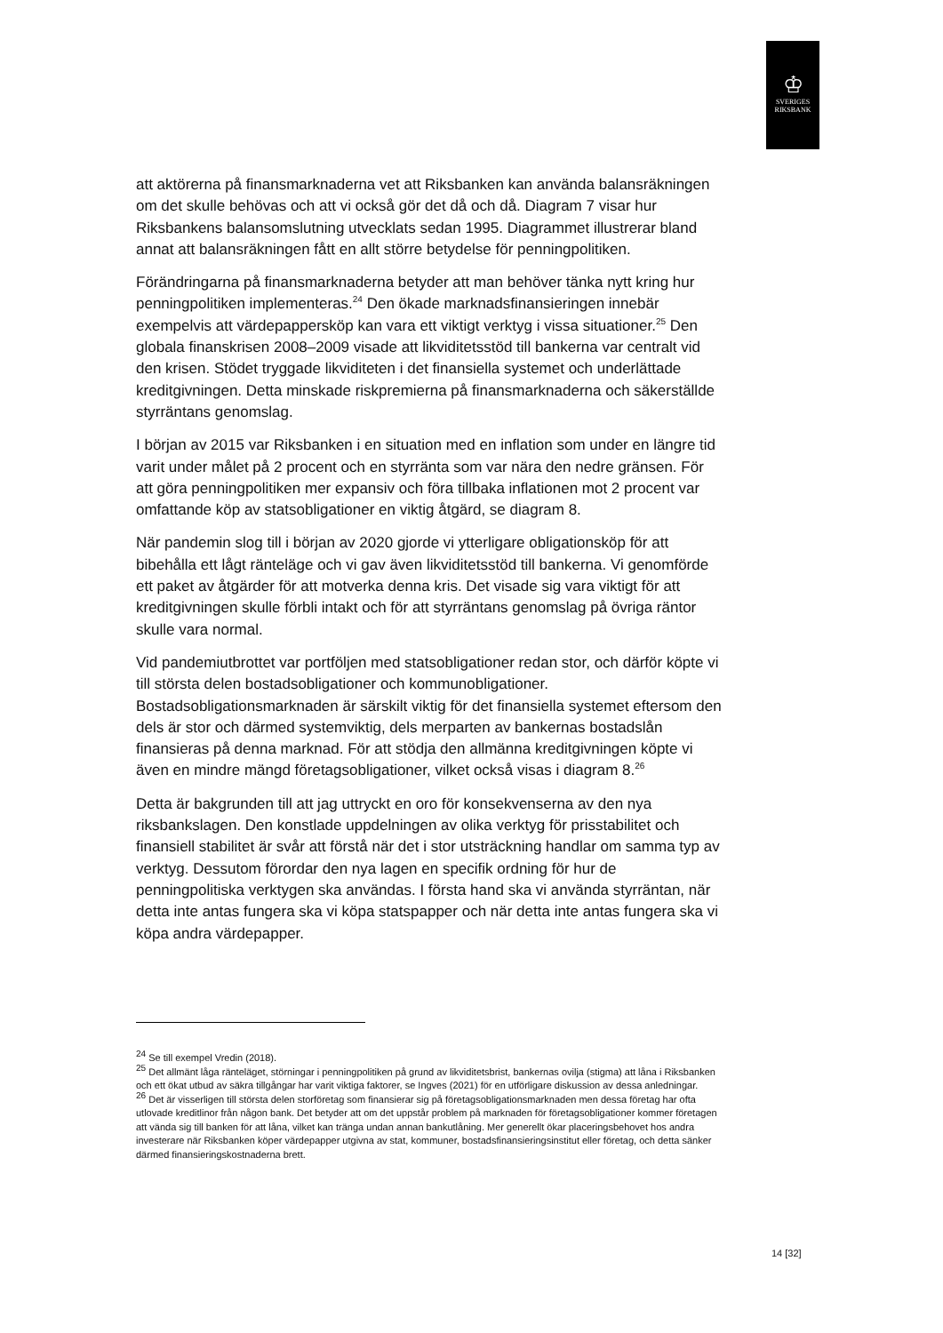♔
SVERIGES
RIKSBANK
att aktörerna på finansmarknaderna vet att Riksbanken kan använda balansräkningen om det skulle behövas och att vi också gör det då och då. Diagram 7 visar hur Riksbankens balansomslutning utvecklats sedan 1995. Diagrammet illustrerar bland annat att balansräkningen fått en allt större betydelse för penningpolitiken.
Förändringarna på finansmarknaderna betyder att man behöver tänka nytt kring hur penningpolitiken implementeras.<sup>24</sup> Den ökade marknadsfinansieringen innebär exempelvis att värdepappersköp kan vara ett viktigt verktyg i vissa situationer.<sup>25</sup> Den globala finanskrisen 2008–2009 visade att likviditetsstöd till bankerna var centralt vid den krisen. Stödet tryggade likviditeten i det finansiella systemet och underlättade kreditgivningen. Detta minskade riskpremierna på finansmarknaderna och säkerställde styrräntans genomslag.
I början av 2015 var Riksbanken i en situation med en inflation som under en längre tid varit under målet på 2 procent och en styrränta som var nära den nedre gränsen. För att göra penningpolitiken mer expansiv och föra tillbaka inflationen mot 2 procent var omfattande köp av statsobligationer en viktig åtgärd, se diagram 8.
När pandemin slog till i början av 2020 gjorde vi ytterligare obligationsköp för att bibehålla ett lågt ränteläge och vi gav även likviditetsstöd till bankerna. Vi genomförde ett paket av åtgärder för att motverka denna kris. Det visade sig vara viktigt för att kreditgivningen skulle förbli intakt och för att styrräntans genomslag på övriga räntor skulle vara normal.
Vid pandemiutbrottet var portföljen med statsobligationer redan stor, och därför köpte vi till största delen bostadsobligationer och kommunobligationer. Bostadsobligationsmarknaden är särskilt viktig för det finansiella systemet eftersom den dels är stor och därmed systemviktig, dels merparten av bankernas bostadslån finansieras på denna marknad. För att stödja den allmänna kreditgivningen köpte vi även en mindre mängd företagsobligationer, vilket också visas i diagram 8.<sup>26</sup>
Detta är bakgrunden till att jag uttryckt en oro för konsekvenserna av den nya riksbankslagen. Den konstlade uppdelningen av olika verktyg för prisstabilitet och finansiell stabilitet är svår att förstå när det i stor utsträckning handlar om samma typ av verktyg. Dessutom förordar den nya lagen en specifik ordning för hur de penningpolitiska verktygen ska användas. I första hand ska vi använda styrräntan, när detta inte antas fungera ska vi köpa statspapper och när detta inte antas fungera ska vi köpa andra värdepapper.
<sup>24</sup> Se till exempel Vredin (2018).
<sup>25</sup> Det allmänt låga ränteläget, störningar i penningpolitiken på grund av likviditetsbrist, bankernas ovilja (stigma) att låna i Riksbanken och ett ökat utbud av säkra tillgångar har varit viktiga faktorer, se Ingves (2021) för en utförligare diskussion av dessa anledningar.
<sup>26</sup> Det är visserligen till största delen storföretag som finansierar sig på företagsobligationsmarknaden men dessa företag har ofta utlovade kreditlinor från någon bank. Det betyder att om det uppstår problem på marknaden för företagsobligationer kommer företagen att vända sig till banken för att låna, vilket kan tränga undan annan bankutlåning. Mer generellt ökar placeringsbehovet hos andra investerare när Riksbanken köper värdepapper utgivna av stat, kommuner, bostadsfinansieringsinstitut eller företag, och detta sänker därmed finansieringskostnaderna brett.
14 [32]